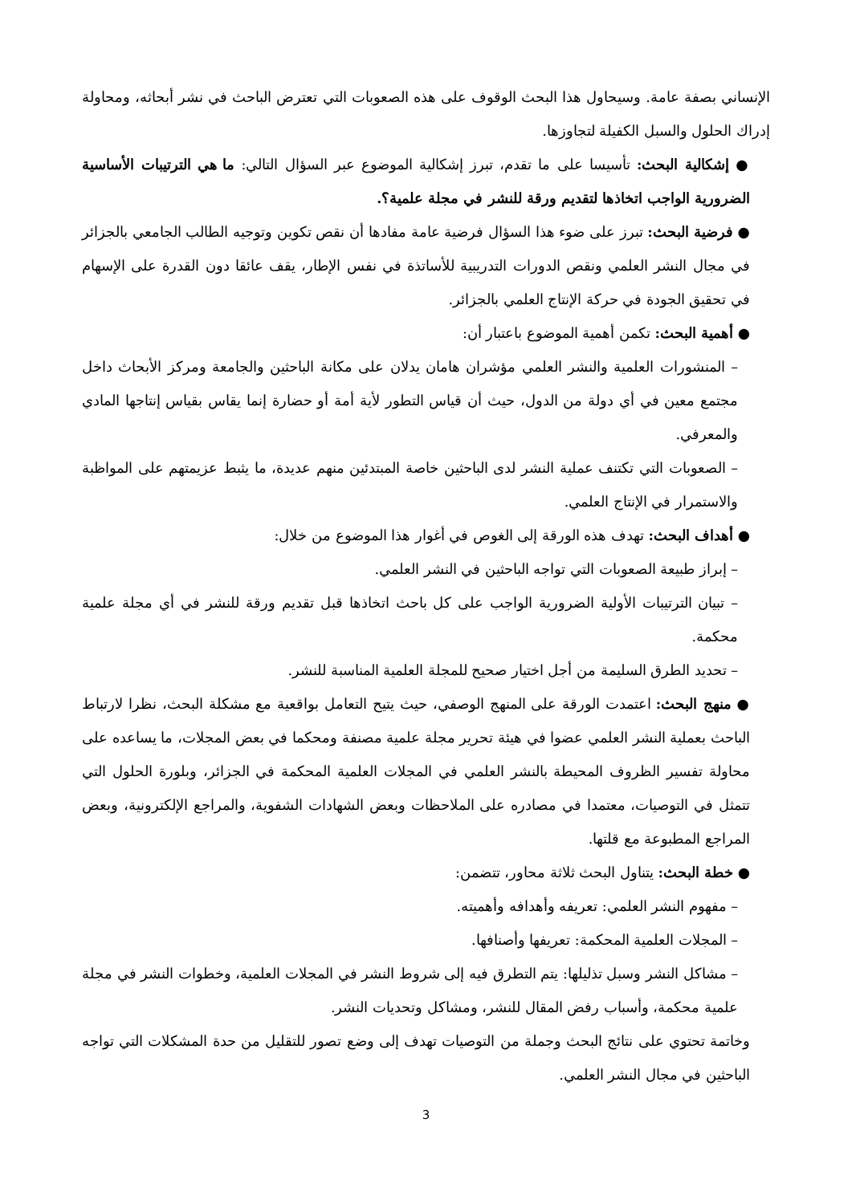الإنساني بصفة عامة. وسيحاول هذا البحث الوقوف على هذه الصعوبات التي تعترض الباحث في نشر أبحاثه، ومحاولة إدراك الحلول والسبل الكفيلة لتجاوزها.
● إشكالية البحث: تأسيسا على ما تقدم، تبرز إشكالية الموضوع عبر السؤال التالي: ما هي الترتيبات الأساسية الضرورية الواجب اتخاذها لتقديم ورقة للنشر في مجلة علمية؟.
● فرضية البحث: تبرز على ضوء هذا السؤال فرضية عامة مفادها أن نقص تكوين وتوجيه الطالب الجامعي بالجزائر في مجال النشر العلمي ونقص الدورات التدريبية للأساتذة في نفس الإطار، يقف عائقا دون القدرة على الإسهام في تحقيق الجودة في حركة الإنتاج العلمي بالجزائر.
● أهمية البحث: تكمن أهمية الموضوع باعتبار أن:
– المنشورات العلمية والنشر العلمي مؤشران هامان يدلان على مكانة الباحثين والجامعة ومركز الأبحاث داخل مجتمع معين في أي دولة من الدول، حيث أن قياس التطور لأية أمة أو حضارة إنما يقاس بقياس إنتاجها المادي والمعرفي.
– الصعوبات التي تكتنف عملية النشر لدى الباحثين خاصة المبتدئين منهم عديدة، ما يثبط عزيمتهم على المواظبة والاستمرار في الإنتاج العلمي.
● أهداف البحث: تهدف هذه الورقة إلى الغوص في أغوار هذا الموضوع من خلال:
– إبراز طبيعة الصعوبات التي تواجه الباحثين في النشر العلمي.
– تبيان الترتيبات الأولية الضرورية الواجب على كل باحث اتخاذها قبل تقديم ورقة للنشر في أي مجلة علمية محكمة.
– تحديد الطرق السليمة من أجل اختيار صحيح للمجلة العلمية المناسبة للنشر.
● منهج البحث: اعتمدت الورقة على المنهج الوصفي، حيث يتيح التعامل بواقعية مع مشكلة البحث، نظرا لارتباط الباحث بعملية النشر العلمي عضوا في هيئة تحرير مجلة علمية مصنفة ومحكما في بعض المجلات، ما يساعده على محاولة تفسير الظروف المحيطة بالنشر العلمي في المجلات العلمية المحكمة في الجزائر، وبلورة الحلول التي تتمثل في التوصيات، معتمدا في مصادره على الملاحظات وبعض الشهادات الشفوية، والمراجع الإلكترونية، وبعض المراجع المطبوعة مع قلتها.
● خطة البحث: يتناول البحث ثلاثة محاور، تتضمن:
– مفهوم النشر العلمي: تعريفه وأهدافه وأهميته.
– المجلات العلمية المحكمة: تعريفها وأصنافها.
– مشاكل النشر وسبل تذليلها: يتم التطرق فيه إلى شروط النشر في المجلات العلمية، وخطوات النشر في مجلة علمية محكمة، وأسباب رفض المقال للنشر، ومشاكل وتحديات النشر.
وخاتمة تحتوي على نتائج البحث وجملة من التوصيات تهدف إلى وضع تصور للتقليل من حدة المشكلات التي تواجه الباحثين في مجال النشر العلمي.
3